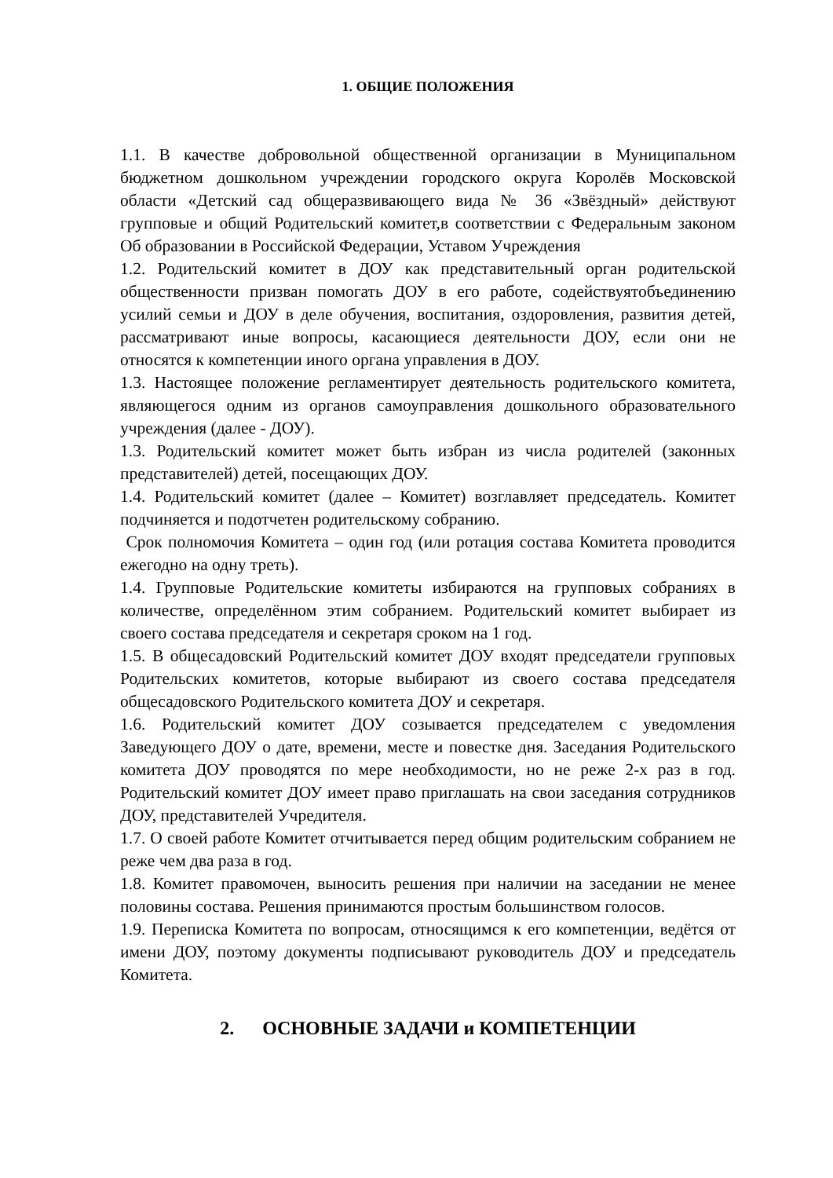1. ОБЩИЕ ПОЛОЖЕНИЯ
1.1. В качестве добровольной общественной организации в Муниципальном бюджетном дошкольном учреждении городского округа Королёв Московской области «Детский сад общеразвивающего вида № 36 «Звёздный» действуют групповые и общий Родительский комитет,в соответствии с Федеральным законом Об образовании в Российской Федерации, Уставом Учреждения
1.2. Родительский комитет в ДОУ как представительный орган родительской общественности призван помогать ДОУ в его работе, содействуятобъединению усилий семьи и ДОУ в деле обучения, воспитания, оздоровления, развития детей, рассматривают иные вопросы, касающиеся деятельности ДОУ, если они не относятся к компетенции иного органа управления в ДОУ.
1.3. Настоящее положение регламентирует деятельность родительского комитета, являющегося одним из органов самоуправления дошкольного образовательного учреждения (далее - ДОУ).
1.3. Родительский комитет может быть избран из числа родителей (законных представителей) детей, посещающих ДОУ.
1.4. Родительский комитет (далее – Комитет) возглавляет председатель. Комитет подчиняется и подотчетен родительскому собранию.
Срок полномочия Комитета – один год (или ротация состава Комитета проводится ежегодно на одну треть).
1.4. Групповые Родительские комитеты избираются на групповых собраниях в количестве, определённом этим собранием. Родительский комитет выбирает из своего состава председателя и секретаря сроком на 1 год.
1.5. В общесадовский Родительский комитет ДОУ входят председатели групповых Родительских комитетов, которые выбирают из своего состава председателя общесадовского Родительского комитета ДОУ и секретаря.
1.6. Родительский комитет ДОУ созывается председателем с уведомления Заведующего ДОУ о дате, времени, месте и повестке дня. Заседания Родительского комитета ДОУ проводятся по мере необходимости, но не реже 2-х раз в год. Родительский комитет ДОУ имеет право приглашать на свои заседания сотрудников ДОУ, представителей Учредителя.
1.7. О своей работе Комитет отчитывается перед общим родительским собранием не реже чем два раза в год.
1.8. Комитет правомочен, выносить решения при наличии на заседании не менее половины состава. Решения принимаются простым большинством голосов.
1.9. Переписка Комитета по вопросам, относящимся к его компетенции, ведётся от имени ДОУ, поэтому документы подписывают руководитель ДОУ и председатель Комитета.
2. ОСНОВНЫЕ ЗАДАЧИ и КОМПЕТЕНЦИИ